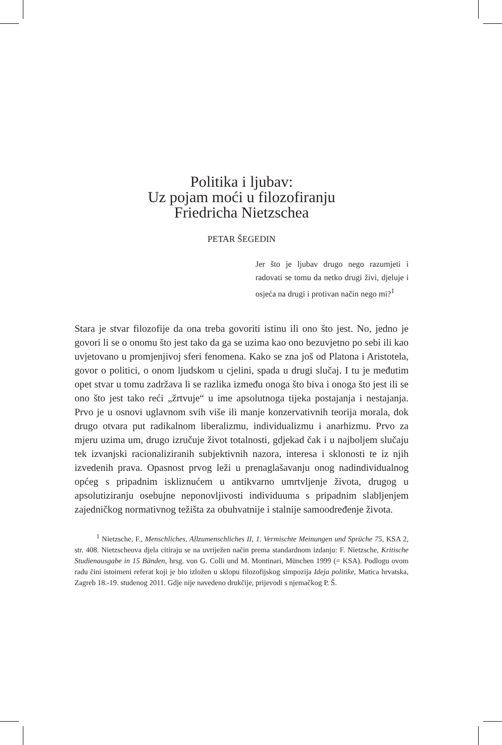Politika i ljubav:
Uz pojam moći u filozofiranju
Friedricha Nietzschea
PETAR ŠEGEDIN
Jer što je ljubav drugo nego razumjeti i radovati se tomu da netko drugi živi, djeluje i osjeća na drugi i protivan način nego mi?<sup>1</sup>
Stara je stvar filozofije da ona treba govoriti istinu ili ono što jest. No, jedno je govori li se o onomu što jest tako da ga se uzima kao ono bezuvjetno po sebi ili kao uvjetovano u promjenjivoj sferi fenomena. Kako se zna još od Platona i Aristotela, govor o politici, o onom ljudskom u cjelini, spada u drugi slučaj. I tu je međutim opet stvar u tomu zadržava li se razlika između onoga što biva i onoga što jest ili se ono što jest tako reći „žrtvuje“ u ime apsolutnoga tijeka postajanja i nestajanja. Prvo je u osnovi uglavnom svih više ili manje konzervativnih teorija morala, dok drugo otvara put radikalnom liberalizmu, individualizmu i anarhizmu. Prvo za mjeru uzima um, drugo izručuje život totalnosti, gdjekad čak i u najboljem slučaju tek izvanjski racionaliziranih subjektivnih nazora, interesa i sklonosti te iz njih izvedenih prava. Opasnost prvog leži u prenaglašavanju onog nadindividualnog općeg s pripadnim iskliznućem u antikvarno umrtvljenje života, drugog u apsolutiziranju osebujne neponovljivosti individuuma s pripadnim slabljenjem zajedničkog normativnog težišta za obuhvatnije i stalnije samoodređenje života.
<sup>1</sup> Nietzsche, F., Menschliches, Allzumenschliches II, 1. Vermischte Meinungen und Sprüche 75, KSA 2, str. 408. Nietzscheova djela citiraju se na uvriježen način prema standardnom izdanju: F. Nietzsche, Kritische Studienausgabe in 15 Bänden, hrsg. von G. Colli und M. Montinari, München 1999 (= KSA). Podlogu ovom radu čini istoimeni referat koji je bio izložen u sklopu filozofijskog simpozija Ideja politike, Matica hrvatska, Zagreb 18.-19. studenog 2011. Gdje nije navedeno drukčije, prijevodi s njemačkog P. Š.